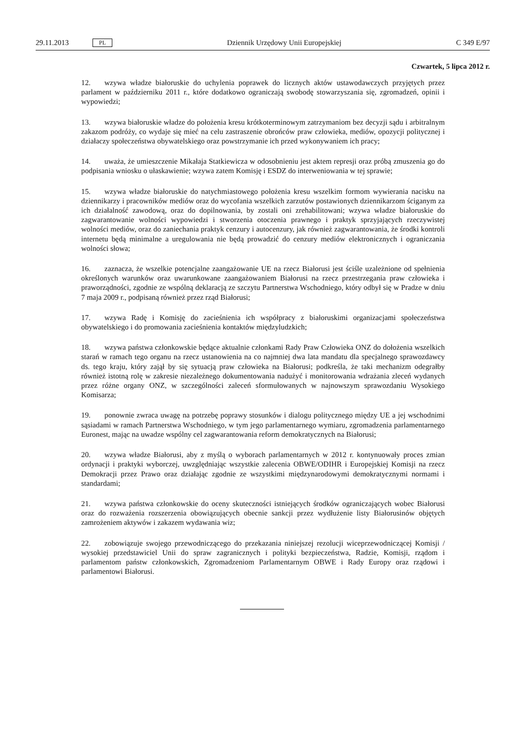29.11.2013 PL
Dziennik Urzędowy Unii Europejskiej C 349 E/97
Czwartek, 5 lipca 2012 r.
12. wzywa władze białoruskie do uchylenia poprawek do licznych aktów ustawodawczych przyjętych przez parlament w październiku 2011 r., które dodatkowo ograniczają swobodę stowarzyszania się, zgromadzeń, opinii i wypowiedzi;
13. wzywa białoruskie władze do położenia kresu krótkoterminowym zatrzymaniom bez decyzji sądu i arbitralnym zakazom podróży, co wydaje się mieć na celu zastraszenie obrońców praw człowieka, mediów, opozycji politycznej i działaczy społeczeństwa obywatelskiego oraz powstrzymanie ich przed wykonywaniem ich pracy;
14. uważa, że umieszczenie Mikałaja Statkiewicza w odosobnieniu jest aktem represji oraz próbą zmuszenia go do podpisania wniosku o ułaskawienie; wzywa zatem Komisję i ESDZ do interweniowania w tej sprawie;
15. wzywa władze białoruskie do natychmiastowego położenia kresu wszelkim formom wywierania nacisku na dziennikarzy i pracowników mediów oraz do wycofania wszelkich zarzutów postawionych dziennikarzom ściganym za ich działalność zawodową, oraz do dopilnowania, by zostali oni zrehabilitowani; wzywa władze białoruskie do zagwarantowanie wolności wypowiedzi i stworzenia otoczenia prawnego i praktyk sprzyjających rzeczywistej wolności mediów, oraz do zaniechania praktyk cenzury i autocenzury, jak również zagwarantowania, że środki kontroli internetu będą minimalne a uregulowania nie będą prowadzić do cenzury mediów elektronicznych i ograniczania wolności słowa;
16. zaznacza, że wszelkie potencjalne zaangażowanie UE na rzecz Białorusi jest ściśle uzależnione od spełnienia określonych warunków oraz uwarunkowane zaangażowaniem Białorusi na rzecz przestrzegania praw człowieka i praworządności, zgodnie ze wspólną deklaracją ze szczytu Partnerstwa Wschodniego, który odbył się w Pradze w dniu 7 maja 2009 r., podpisaną również przez rząd Białorusi;
17. wzywa Radę i Komisję do zacieśnienia ich współpracy z białoruskimi organizacjami społeczeństwa obywatelskiego i do promowania zacieśnienia kontaktów międzyludzkich;
18. wzywa państwa członkowskie będące aktualnie członkami Rady Praw Człowieka ONZ do dołożenia wszelkich starań w ramach tego organu na rzecz ustanowienia na co najmniej dwa lata mandatu dla specjalnego sprawozdawcy ds. tego kraju, który zajął by się sytuacją praw człowieka na Białorusi; podkreśla, że taki mechanizm odegrałby również istotną rolę w zakresie niezależnego dokumentowania nadużyć i monitorowania wdrażania zleceń wydanych przez różne organy ONZ, w szczególności zaleceń sformułowanych w najnowszym sprawozdaniu Wysokiego Komisarza;
19. ponownie zwraca uwagę na potrzebę poprawy stosunków i dialogu politycznego między UE a jej wschodnimi sąsiadami w ramach Partnerstwa Wschodniego, w tym jego parlamentarnego wymiaru, zgromadzenia parlamentarnego Euronest, mając na uwadze wspólny cel zagwarantowania reform demokratycznych na Białorusi;
20. wzywa władze Białorusi, aby z myślą o wyborach parlamentarnych w 2012 r. kontynuowały proces zmian ordynacji i praktyki wyborczej, uwzględniając wszystkie zalecenia OBWE/ODIHR i Europejskiej Komisji na rzecz Demokracji przez Prawo oraz działając zgodnie ze wszystkimi międzynarodowymi demokratycznymi normami i standardami;
21. wzywa państwa członkowskie do oceny skuteczności istniejących środków ograniczających wobec Białorusi oraz do rozważenia rozszerzenia obowiązujących obecnie sankcji przez wydłużenie listy Białorusinów objętych zamrożeniem aktywów i zakazem wydawania wiz;
22. zobowiązuje swojego przewodniczącego do przekazania niniejszej rezolucji wiceprzewodniczącej Komisji / wysokiej przedstawiciel Unii do spraw zagranicznych i polityki bezpieczeństwa, Radzie, Komisji, rządom i parlamentom państw członkowskich, Zgromadzeniom Parlamentarnym OBWE i Rady Europy oraz rządowi i parlamentowi Białorusi.